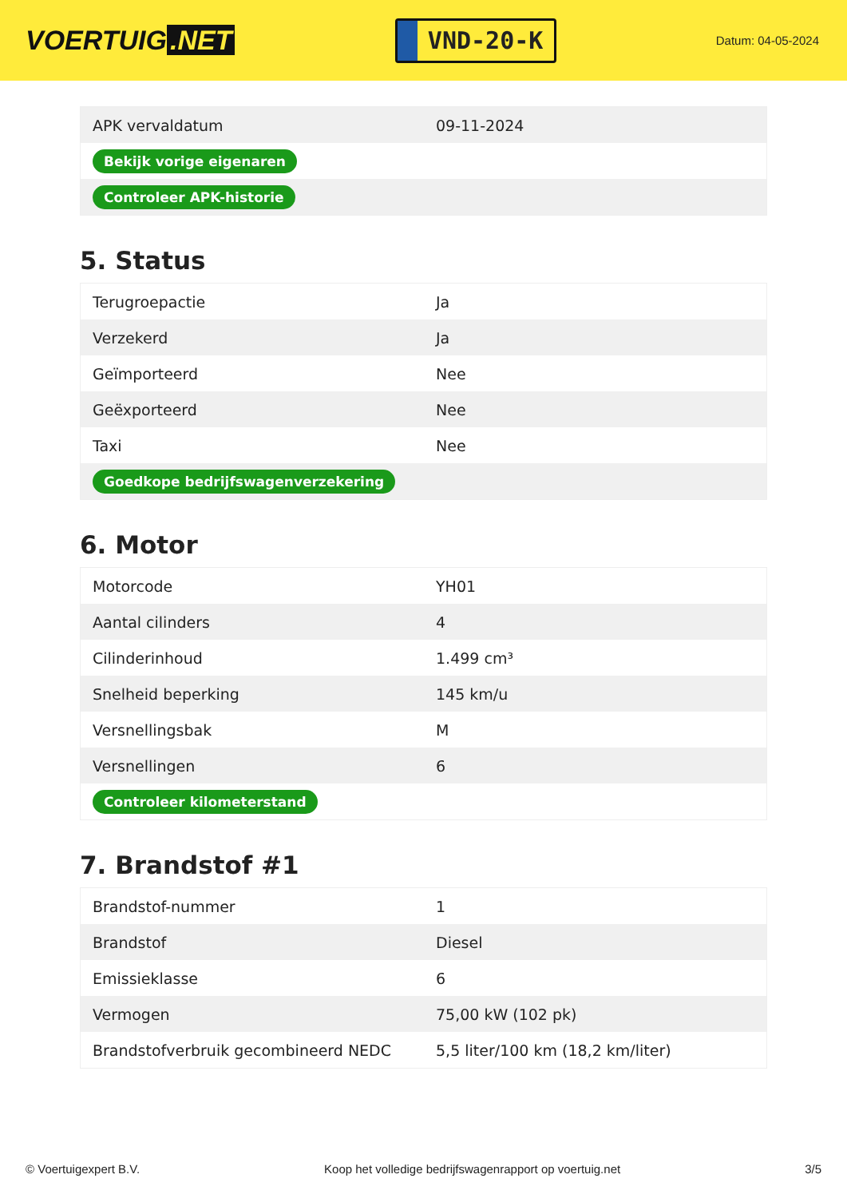VOERTUIG.NET
VND-20-K
Datum: 04-05-2024
| APK vervaldatum | 09-11-2024 |
| Bekijk vorige eigenaren | |
| Controleer APK-historie | |
5. Status
| Terugroepactie | Ja |
| Verzekerd | Ja |
| Geïmporteerd | Nee |
| Geëxporteerd | Nee |
| Taxi | Nee |
| Goedkope bedrijfswagenverzekering | |
6. Motor
| Motorcode | YH01 |
| Aantal cilinders | 4 |
| Cilinderinhoud | 1.499 cm³ |
| Snelheid beperking | 145 km/u |
| Versnellingsbak | M |
| Versnellingen | 6 |
| Controleer kilometerstand | |
7. Brandstof #1
| Brandstof-nummer | 1 |
| Brandstof | Diesel |
| Emissieklasse | 6 |
| Vermogen | 75,00 kW (102 pk) |
| Brandstofverbruik gecombineerd NEDC | 5,5 liter/100 km (18,2 km/liter) |
© Voertuigexpert B.V. Koop het volledige bedrijfswagenrapport op voertuig.net 3/5